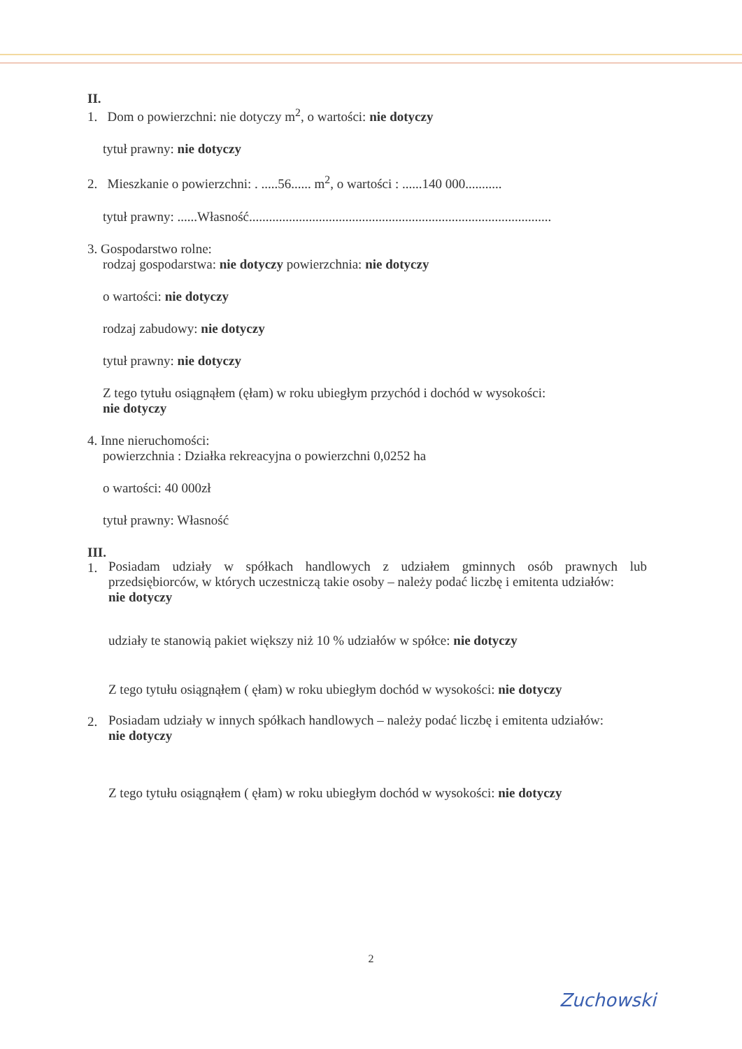II.
1. Dom o powierzchni: nie dotyczy m<sup>2</sup>, o wartości: nie dotyczy
tytuł prawny: nie dotyczy
2. Mieszkanie o powierzchni: . .....56...... m<sup>2</sup>, o wartości : ......140 000...........
tytuł prawny: ......Własność...........................................................................................
3. Gospodarstwo rolne:
rodzaj gospodarstwa: nie dotyczy powierzchnia: nie dotyczy
o wartości: nie dotyczy
rodzaj zabudowy: nie dotyczy
tytuł prawny: nie dotyczy
Z tego tytułu osiągnąłem (ęłam) w roku ubiegłym przychód i dochód w wysokości:
nie dotyczy
4. Inne nieruchomości:
powierzchnia : Działka rekreacyjna o powierzchni 0,0252 ha
o wartości: 40 000zł
tytuł prawny: Własność
III.
1.
Posiadam udziały w spółkach handlowych z udziałem gminnych osób prawnych lub przedsiębiorców, w których uczestniczą takie osoby – należy podać liczbę i emitenta udziałów:
nie dotyczy
udziały te stanowią pakiet większy niż 10 % udziałów w spółce: nie dotyczy
Z tego tytułu osiągnąłem ( ęłam) w roku ubiegłym dochód w wysokości: nie dotyczy
2.
Posiadam udziały w innych spółkach handlowych – należy podać liczbę i emitenta udziałów:
nie dotyczy
Z tego tytułu osiągnąłem ( ęłam) w roku ubiegłym dochód w wysokości: nie dotyczy
2
Zuchowski